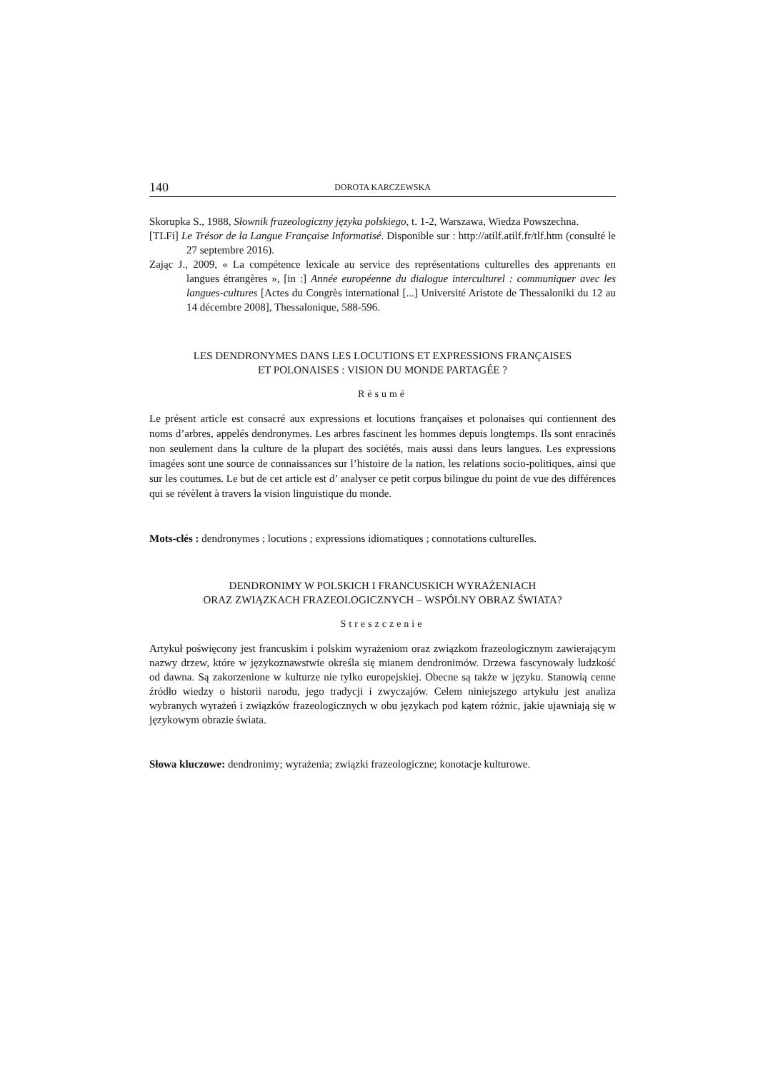140 DOROTA KARCZEWSKA
Skorupka S., 1988, Słownik frazeologiczny języka polskiego, t. 1-2, Warszawa, Wiedza Powszechna.
[TLFi] Le Trésor de la Langue Française Informatisé. Disponible sur : http://atilf.atilf.fr/tlf.htm (consulté le 27 septembre 2016).
Zając J., 2009, « La compétence lexicale au service des représentations culturelles des apprenants en langues étrangères », [in :] Année européenne du dialogue interculturel : communiquer avec les langues-cultures [Actes du Congrès international [...] Université Aristote de Thessaloniki du 12 au 14 décembre 2008], Thessalonique, 588-596.
LES DENDRONYMES DANS LES LOCUTIONS ET EXPRESSIONS FRANÇAISES
ET POLONAISES : VISION DU MONDE PARTAGÉE ?
Résumé
Le présent article est consacré aux expressions et locutions françaises et polonaises qui contiennent des noms d’arbres, appelés dendronymes. Les arbres fascinent les hommes depuis longtemps. Ils sont enracinés non seulement dans la culture de la plupart des sociétés, mais aussi dans leurs langues. Les expressions imagées sont une source de connaissances sur l’histoire de la nation, les relations socio-politiques, ainsi que sur les coutumes. Le but de cet article est d’ analyser ce petit corpus bilingue du point de vue des différences qui se révèlent à travers la vision linguistique du monde.
Mots-clés : dendronymes ; locutions ; expressions idiomatiques ; connotations culturelles.
DENDRONIMY W POLSKICH I FRANCUSKICH WYRAŻENIACH
ORAZ ZWIĄZKACH FRAZEOLOGICZNYCH – WSPÓLNY OBRAZ ŚWIATA?
Streszczenie
Artykuł poświęcony jest francuskim i polskim wyrażeniom oraz związkom frazeologicznym zawierającym nazwy drzew, które w językoznawstwie określa się mianem dendronimów. Drzewa fascynowały ludzkość od dawna. Są zakorzenione w kulturze nie tylko europejskiej. Obecne są także w języku. Stanowią cenne źródło wiedzy o historii narodu, jego tradycji i zwyczajów. Celem niniejszego artykułu jest analiza wybranych wyrażeń i związków frazeologicznych w obu językach pod kątem różnic, jakie ujawniają się w językowym obrazie świata.
Słowa kluczowe: dendronimy; wyrażenia; związki frazeologiczne; konotacje kulturowe.